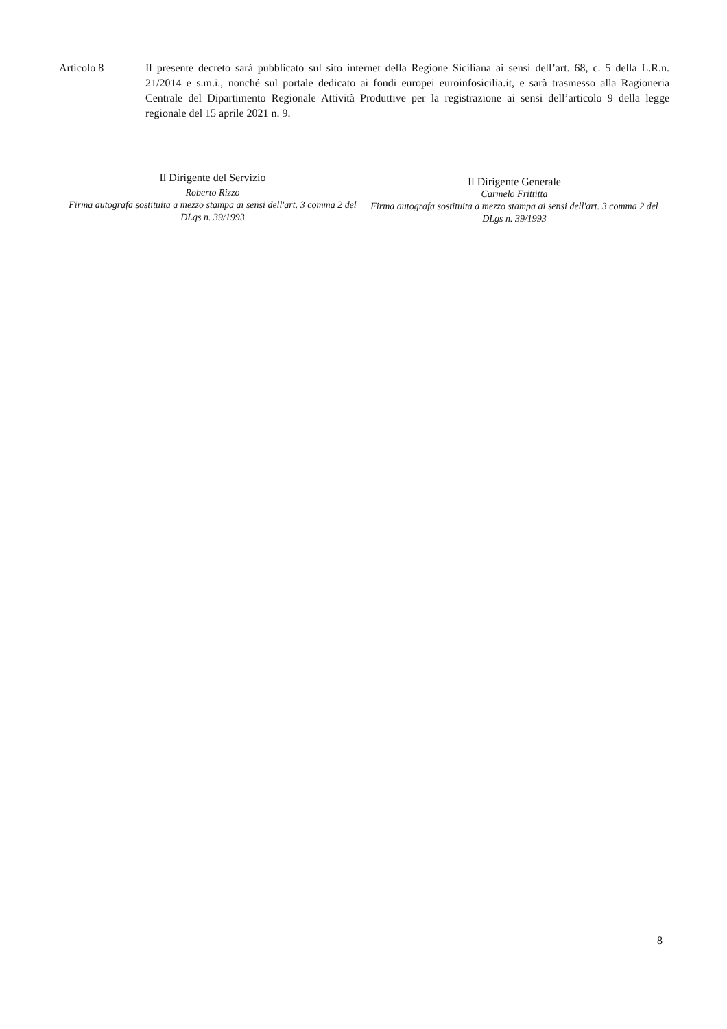Articolo 8 Il presente decreto sarà pubblicato sul sito internet della Regione Siciliana ai sensi dell’art. 68, c. 5 della L.R.n. 21/2014 e s.m.i., nonché sul portale dedicato ai fondi europei euroinfosicilia.it, e sarà trasmesso alla Ragioneria Centrale del Dipartimento Regionale Attività Produttive per la registrazione ai sensi dell’articolo 9 della legge regionale del 15 aprile 2021 n. 9.
Il Dirigente del Servizio
Roberto Rizzo
Firma autografa sostituita a mezzo stampa ai sensi dell'art. 3 comma 2 del DLgs n. 39/1993
Il Dirigente Generale
Carmelo Frittitta
Firma autografa sostituita a mezzo stampa ai sensi dell'art. 3 comma 2 del DLgs n. 39/1993
8